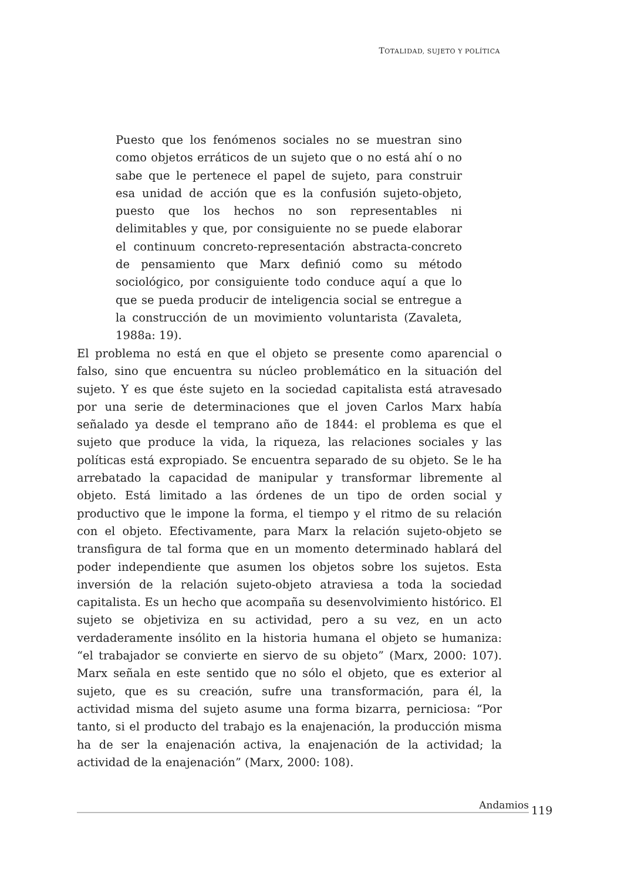TOTALIDAD, SUJETO Y POLÍTICA
Puesto que los fenómenos sociales no se muestran sino como objetos erráticos de un sujeto que o no está ahí o no sabe que le pertenece el papel de sujeto, para construir esa unidad de acción que es la confusión sujeto-objeto, puesto que los hechos no son representables ni delimitables y que, por consiguiente no se puede elaborar el continuum concreto-representación abstracta-concreto de pensamiento que Marx definió como su método sociológico, por consiguiente todo conduce aquí a que lo que se pueda producir de inteligencia social se entregue a la construcción de un movimiento voluntarista (Zavaleta, 1988a: 19).
El problema no está en que el objeto se presente como aparencial o falso, sino que encuentra su núcleo problemático en la situación del sujeto. Y es que éste sujeto en la sociedad capitalista está atravesado por una serie de determinaciones que el joven Carlos Marx había señalado ya desde el temprano año de 1844: el problema es que el sujeto que produce la vida, la riqueza, las relaciones sociales y las políticas está expropiado. Se encuentra separado de su objeto. Se le ha arrebatado la capacidad de manipular y transformar libremente al objeto. Está limitado a las órdenes de un tipo de orden social y productivo que le impone la forma, el tiempo y el ritmo de su relación con el objeto. Efectivamente, para Marx la relación sujeto-objeto se transfigura de tal forma que en un momento determinado hablará del poder independiente que asumen los objetos sobre los sujetos. Esta inversión de la relación sujeto-objeto atraviesa a toda la sociedad capitalista. Es un hecho que acompaña su desenvolvimiento histórico. El sujeto se objetiviza en su actividad, pero a su vez, en un acto verdaderamente insólito en la historia humana el objeto se humaniza: “el trabajador se convierte en siervo de su objeto” (Marx, 2000: 107). Marx señala en este sentido que no sólo el objeto, que es exterior al sujeto, que es su creación, sufre una transformación, para él, la actividad misma del sujeto asume una forma bizarra, perniciosa: “Por tanto, si el producto del trabajo es la enajenación, la producción misma ha de ser la enajenación activa, la enajenación de la actividad; la actividad de la enajenación” (Marx, 2000: 108).
Andamios
119